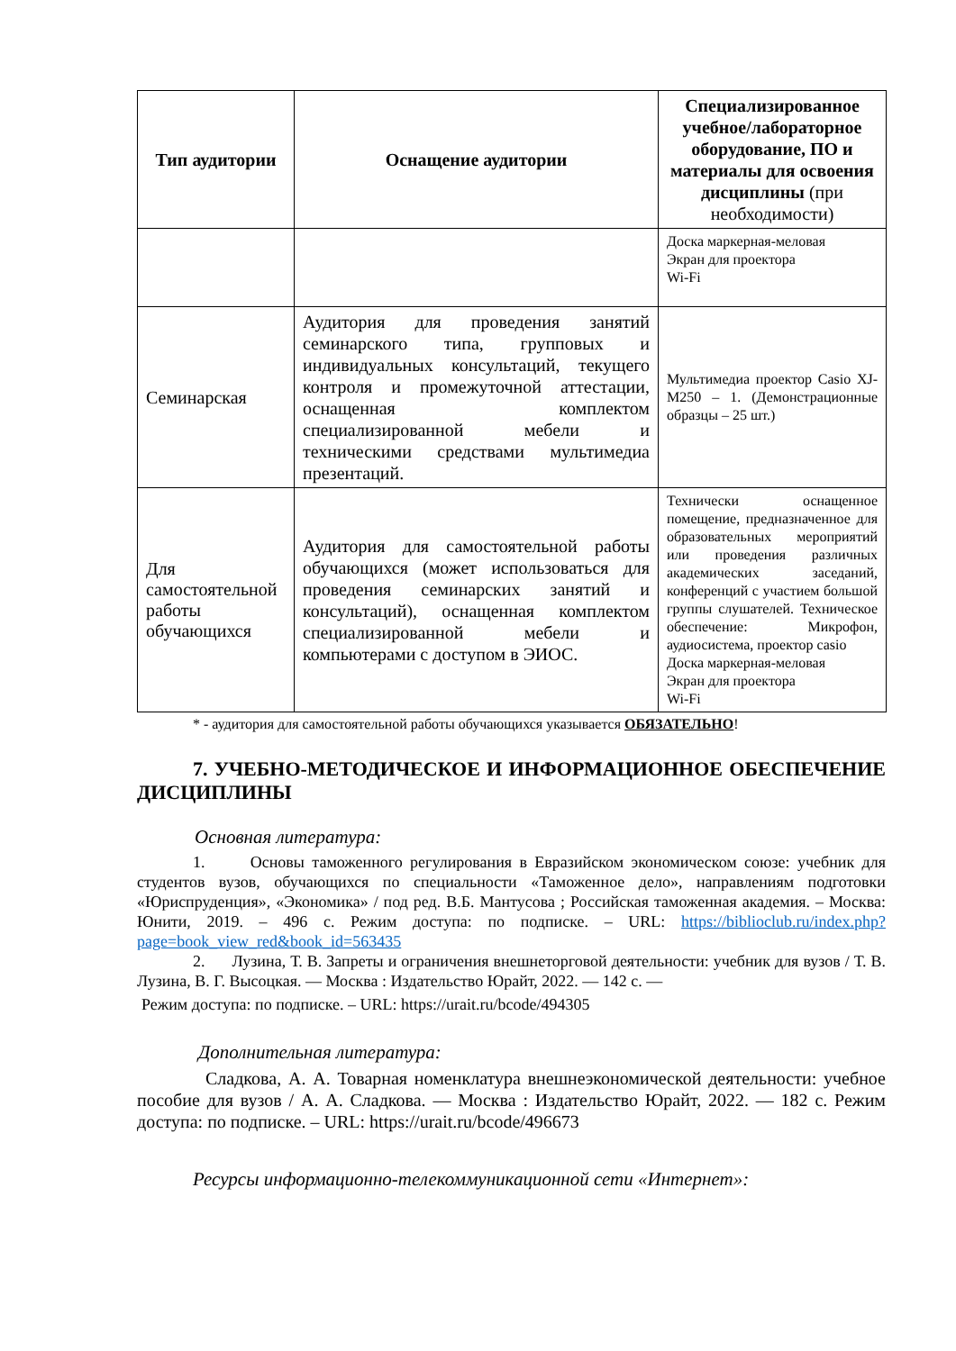| Тип аудитории | Оснащение аудитории | Специализированное учебное/лабораторное оборудование, ПО и материалы для освоения дисциплины (при необходимости) |
| --- | --- | --- |
| | | Доска маркерная-меловая Экран для проектора Wi-Fi |
| Семинарская | Аудитория для проведения занятий семинарского типа, групповых и индивидуальных консультаций, текущего контроля и промежуточной аттестации, оснащенная комплектом специализированной мебели и техническими средствами мультимедиа презентаций. | Мультимедиа проектор Casio XJ-M250 – 1. (Демонстрационные образцы – 25 шт.) |
| Для самостоятельной работы обучающихся | Аудитория для самостоятельной работы обучающихся (может использоваться для проведения семинарских занятий и консультаций), оснащенная комплектом специализированной мебели и компьютерами с доступом в ЭИОС. | Технически оснащенное помещение, предназначенное для образовательных мероприятий или проведения различных академических заседаний, конференций с участием большой группы слушателей. Техническое обеспечение: Микрофон, аудиосистема, проектор casio Доска маркерная-меловая Экран для проектора Wi-Fi |
* - аудитория для самостоятельной работы обучающихся указывается ОБЯЗАТЕЛЬНО!
7. УЧЕБНО-МЕТОДИЧЕСКОЕ И ИНФОРМАЦИОННОЕ ОБЕСПЕЧЕНИЕ ДИСЦИПЛИНЫ
Основная литература:
1. Основы таможенного регулирования в Евразийском экономическом союзе: учебник для студентов вузов, обучающихся по специальности «Таможенное дело», направлениям подготовки «Юриспруденция», «Экономика» / под ред. В.Б. Мантусова ; Российская таможенная академия. – Москва: Юнити, 2019. – 496 с. Режим доступа: по подписке. – URL: https://biblioclub.ru/index.php?page=book_view_red&book_id=563435
2. Лузина, Т. В. Запреты и ограничения внешнеторговой деятельности: учебник для вузов / Т. В. Лузина, В. Г. Высоцкая. — Москва : Издательство Юрайт, 2022. — 142 с. —
Режим доступа: по подписке. – URL: https://urait.ru/bcode/494305
Дополнительная литература:
Сладкова, А. А. Товарная номенклатура внешнеэкономической деятельности: учебное пособие для вузов / А. А. Сладкова. — Москва : Издательство Юрайт, 2022. — 182 с. Режим доступа: по подписке. – URL: https://urait.ru/bcode/496673
Ресурсы информационно-телекоммуникационной сети «Интернет»: